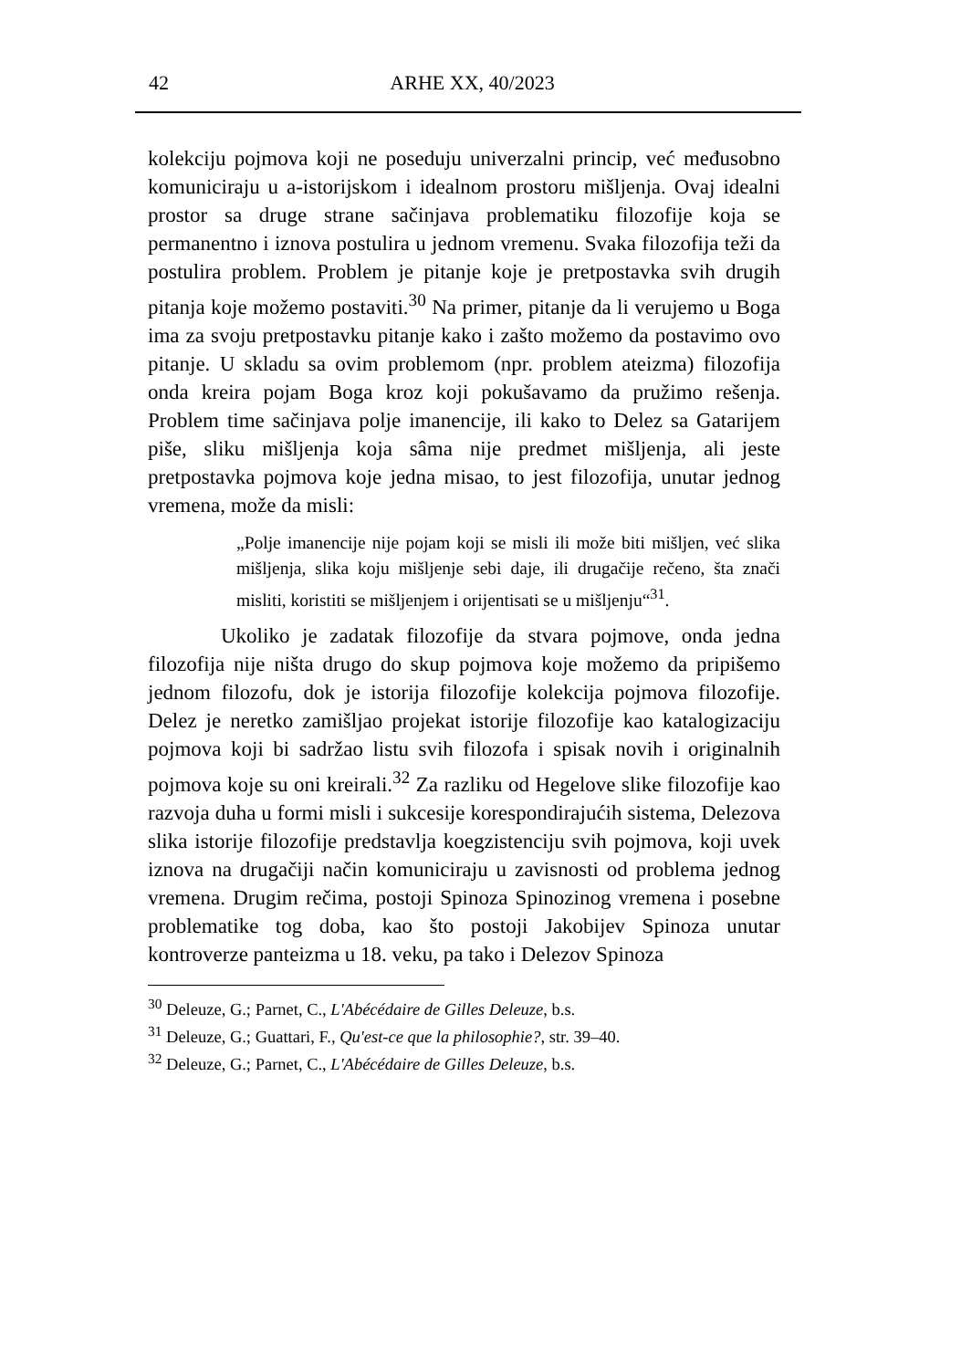42 ARHE XX, 40/2023
kolekciju pojmova koji ne poseduju univerzalni princip, već međusobno komuniciraju u a-istorijskom i idealnom prostoru mišljenja. Ovaj idealni prostor sa druge strane sačinjava problematiku filozofije koja se permanentno i iznova postulira u jednom vremenu. Svaka filozofija teži da postulira problem. Problem je pitanje koje je pretpostavka svih drugih pitanja koje možemo postaviti.<sup>30</sup> Na primer, pitanje da li verujemo u Boga ima za svoju pretpostavku pitanje kako i zašto možemo da postavimo ovo pitanje. U skladu sa ovim problemom (npr. problem ateizma) filozofija onda kreira pojam Boga kroz koji pokušavamo da pružimo rešenja. Problem time sačinjava polje imanencije, ili kako to Delez sa Gatarijem piše, sliku mišljenja koja sâma nije predmet mišljenja, ali jeste pretpostavka pojmova koje jedna misao, to jest filozofija, unutar jednog vremena, može da misli:
„Polje imanencije nije pojam koji se misli ili može biti mišljen, već slika mišljenja, slika koju mišljenje sebi daje, ili drugačije rečeno, šta znači misliti, koristiti se mišljenjem i orijentisati se u mišljenju“<sup>31</sup>.
Ukoliko je zadatak filozofije da stvara pojmove, onda jedna filozofija nije ništa drugo do skup pojmova koje možemo da pripišemo jednom filozofu, dok je istorija filozofije kolekcija pojmova filozofije. Delez je neretko zamišljao projekat istorije filozofije kao katalogizaciju pojmova koji bi sadržao listu svih filozofa i spisak novih i originalnih pojmova koje su oni kreirali.<sup>32</sup> Za razliku od Hegelove slike filozofije kao razvoja duha u formi misli i sukcesije korespondirajućih sistema, Delezova slika istorije filozofije predstavlja koegzistenciju svih pojmova, koji uvek iznova na drugačiji način komuniciraju u zavisnosti od problema jednog vremena. Drugim rečima, postoji Spinoza Spinozinog vremena i posebne problematike tog doba, kao što postoji Jakobijev Spinoza unutar kontroverze panteizma u 18. veku, pa tako i Delezov Spinoza
<sup>30</sup> Deleuze, G.; Parnet, C., L'Abécédaire de Gilles Deleuze, b.s.
<sup>31</sup> Deleuze, G.; Guattari, F., Qu'est-ce que la philosophie?, str. 39–40.
<sup>32</sup> Deleuze, G.; Parnet, C., L'Abécédaire de Gilles Deleuze, b.s.